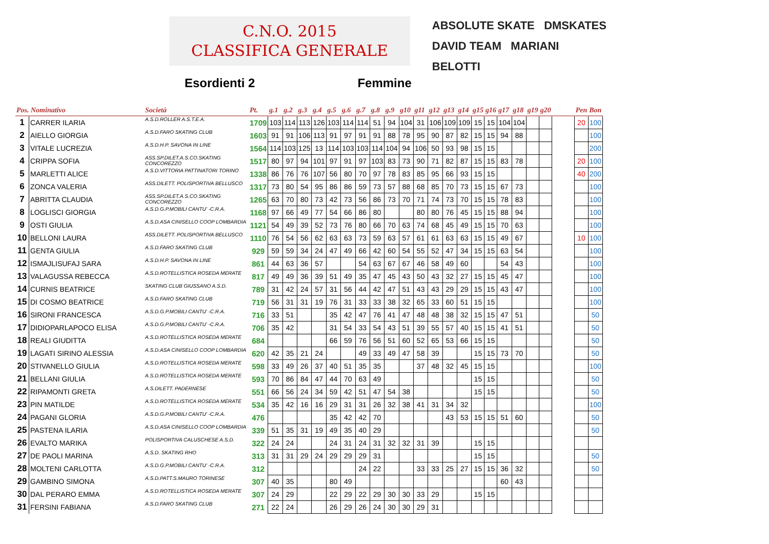C.N.O. 2015
CLASSIFICA GENERALE
Esordienti 2 Femmine
ABSOLUTE SKATE DMSKATES
DAVID TEAM MARIANI
BELOTTI
| Pos. Nominativo | | Società | Pt. | g.1 | g.2 | g.3 | g.4 | g.5 | g.6 | g.7 | g.8 | g.9 | g10 | g11 | g12 | g13 | g14 | g15 | g16 | g17 | g18 | g19 | g20 | | Pen | Bon |
| --- | --- | --- | --- | --- | --- | --- | --- | --- | --- | --- | --- | --- | --- | --- | --- | --- | --- | --- | --- | --- | --- | --- | --- | --- | --- | --- |
| 1 | CARRER ILARIA | A.S.D.ROLLER A.S.T.E.A. | 1709 | 103 | 114 | 113 | 126 | 103 | 114 | 114 | 51 | 94 | 104 | 31 | 106 | 109 | 109 | 15 | 15 | 104 | 104 | | | | 20 | 100 |
| 2 | AIELLO GIORGIA | A.S.D.FARO SKATING CLUB | 1603 | 91 | 91 | 106 | 113 | 91 | 97 | 91 | 91 | 88 | 78 | 95 | 90 | 87 | 82 | 15 | 15 | 94 | 88 | | | | | 100 |
| 3 | VITALE LUCREZIA | A.S.D.H.P. SAVONA IN LINE | 1564 | 114 | 103 | 125 | 13 | 114 | 103 | 103 | 114 | 104 | 94 | 106 | 50 | 93 | 98 | 15 | 15 | | | | | | | 200 |
| 4 | CRIPPA SOFIA | ASS.SP.DILET.A.S.CO.SKATING CONCOREZZO | 1517 | 80 | 97 | 94 | 101 | 97 | 91 | 97 | 103 | 83 | 73 | 90 | 71 | 82 | 87 | 15 | 15 | 83 | 78 | | | | 20 | 100 |
| 5 | MARLETTI ALICE | A.S.D.VITTORIA PATTINATORI TORINO | 1338 | 86 | 76 | 76 | 107 | 56 | 80 | 70 | 97 | 78 | 83 | 85 | 95 | 66 | 93 | 15 | 15 | | | | | | 40 | 200 |
| 6 | ZONCA VALERIA | ASS.DILETT. POLISPORTIVA BELLUSCO | 1317 | 73 | 80 | 54 | 95 | 86 | 86 | 59 | 73 | 57 | 88 | 68 | 85 | 70 | 73 | 15 | 15 | 67 | 73 | | | | | 100 |
| 7 | ABRITTA CLAUDIA | ASS.SP.DILET.A.S.CO.SKATING CONCOREZZO | 1265 | 63 | 70 | 80 | 73 | 42 | 73 | 56 | 86 | 73 | 70 | 71 | 74 | 73 | 70 | 15 | 15 | 78 | 83 | | | | | 100 |
| 8 | LOGLISCI GIORGIA | A.S.D.G.P.MOBILI CANTU' -C.R.A. | 1168 | 97 | 66 | 49 | 77 | 54 | 66 | 86 | 80 | | | 80 | 80 | 76 | 45 | 15 | 15 | 88 | 94 | | | | | 100 |
| 9 | OSTI GIULIA | A.S.D.ASA CINISELLO COOP LOMBARDIA | 1121 | 54 | 49 | 39 | 52 | 73 | 76 | 80 | 66 | 70 | 63 | 74 | 68 | 45 | 49 | 15 | 15 | 70 | 63 | | | | | 100 |
| 10 | BELLONI LAURA | ASS.DILETT. POLISPORTIVA BELLUSCO | 1110 | 76 | 54 | 56 | 62 | 63 | 63 | 73 | 59 | 63 | 57 | 61 | 61 | 63 | 63 | 15 | 15 | 49 | 67 | | | | 10 | 100 |
| 11 | GENTA GIULIA | A.S.D.FARO SKATING CLUB | 929 | 59 | 59 | 34 | 24 | 47 | 49 | 66 | 42 | 60 | 54 | 55 | 52 | 47 | 34 | 15 | 15 | 63 | 54 | | | | | 100 |
| 12 | ISMAJLISUFAJ SARA | A.S.D.H.P. SAVONA IN LINE | 861 | 44 | 63 | 36 | 57 | | | 54 | 63 | 67 | 67 | 46 | 58 | 49 | 60 | | | 54 | 43 | | | | | 100 |
| 13 | VALAGUSSA REBECCA | A.S.D.ROTELLISTICA ROSEDA MERATE | 817 | 49 | 49 | 36 | 39 | 51 | 49 | 35 | 47 | 45 | 43 | 50 | 43 | 32 | 27 | 15 | 15 | 45 | 47 | | | | | 100 |
| 14 | CURNIS BEATRICE | SKATING CLUB GIUSSANO A.S.D. | 789 | 31 | 42 | 24 | 57 | 31 | 56 | 44 | 42 | 47 | 51 | 43 | 43 | 29 | 29 | 15 | 15 | 43 | 47 | | | | | 100 |
| 15 | DI COSMO BEATRICE | A.S.D.FARO SKATING CLUB | 719 | 56 | 31 | 31 | 19 | 76 | 31 | 33 | 33 | 38 | 32 | 65 | 33 | 60 | 51 | 15 | 15 | | | | | | | 100 |
| 16 | SIRONI FRANCESCA | A.S.D.G.P.MOBILI CANTU' -C.R.A. | 716 | 33 | 51 | | | 35 | 42 | 47 | 76 | 41 | 47 | 48 | 48 | 38 | 32 | 15 | 15 | 47 | 51 | | | | | 50 |
| 17 | DIDIOPARLAPOCO ELISA | A.S.D.G.P.MOBILI CANTU' -C.R.A. | 706 | 35 | 42 | | | 31 | 54 | 33 | 54 | 43 | 51 | 39 | 55 | 57 | 40 | 15 | 15 | 41 | 51 | | | | | 50 |
| 18 | REALI GIUDITTA | A.S.D.ROTELLISTICA ROSEDA MERATE | 684 | | | | | 66 | 59 | 76 | 56 | 51 | 60 | 52 | 65 | 53 | 66 | 15 | 15 | | | | | | | 50 |
| 19 | LAGATI SIRINO ALESSIA | A.S.D.ASA CINISELLO COOP LOMBARDIA | 620 | 42 | 35 | 21 | 24 | | | 49 | 33 | 49 | 47 | 58 | 39 | | | 15 | 15 | 73 | 70 | | | | | 50 |
| 20 | STIVANELLO GIULIA | A.S.D.ROTELLISTICA ROSEDA MERATE | 598 | 33 | 49 | 26 | 37 | 40 | 51 | 35 | 35 | | | 37 | 48 | 32 | 45 | 15 | 15 | | | | | | | 100 |
| 21 | BELLANI GIULIA | A.S.D.ROTELLISTICA ROSEDA MERATE | 593 | 70 | 86 | 84 | 47 | 44 | 70 | 63 | 49 | | | | | | | 15 | 15 | | | | | | | 50 |
| 22 | RIPAMONTI GRETA | A.S.DILETT. PADERNESE | 551 | 66 | 56 | 24 | 34 | 59 | 42 | 51 | 47 | 54 | 38 | | | | | 15 | 15 | | | | | | | 50 |
| 23 | PIN MATILDE | A.S.D.ROTELLISTICA ROSEDA MERATE | 534 | 35 | 42 | 16 | 16 | 29 | 31 | 31 | 26 | 32 | 38 | 41 | 31 | 34 | 32 | | | | | | | | | 100 |
| 24 | PAGANI GLORIA | A.S.D.G.P.MOBILI CANTU' -C.R.A. | 476 | | | | | 35 | 42 | 42 | 70 | | | | | 43 | 53 | 15 | 15 | 51 | 60 | | | | | 50 |
| 25 | PASTENA ILARIA | A.S.D.ASA CINISELLO COOP LOMBARDIA | 339 | 51 | 35 | 31 | 19 | 49 | 35 | 40 | 29 | | | | | | | | | | | | | | | 50 |
| 26 | EVALTO MARIKA | POLISPORTIVA CALUSCHESE A.S.D. | 322 | 24 | 24 | | | 24 | 31 | 24 | 31 | 32 | 32 | 31 | 39 | | | 15 | 15 | | | | | | | |
| 27 | DE PAOLI MARINA | A.S.D. SKATING RHO | 313 | 31 | 31 | 29 | 24 | 29 | 29 | 29 | 31 | | | | | | | 15 | 15 | | | | | | | 50 |
| 28 | MOLTENI CARLOTTA | A.S.D.G.P.MOBILI CANTU' -C.R.A. | 312 | | | | | | | 24 | 22 | | | 33 | 33 | 25 | 27 | 15 | 15 | 36 | 32 | | | | | 50 |
| 29 | GAMBINO SIMONA | A.S.D.PATT.S.MAURO TORINESE | 307 | 40 | 35 | | | 80 | 49 | | | | | | | | | | | 60 | 43 | | | | | |
| 30 | DAL PERARO EMMA | A.S.D.ROTELLISTICA ROSEDA MERATE | 307 | 24 | 29 | | | 22 | 29 | 22 | 29 | 30 | 30 | 33 | 29 | | | 15 | 15 | | | | | | | |
| 31 | FERSINI FABIANA | A.S.D.FARO SKATING CLUB | 271 | 22 | 24 | | | 26 | 29 | 26 | 24 | 30 | 30 | 29 | 31 | | | | | | | | | | | |